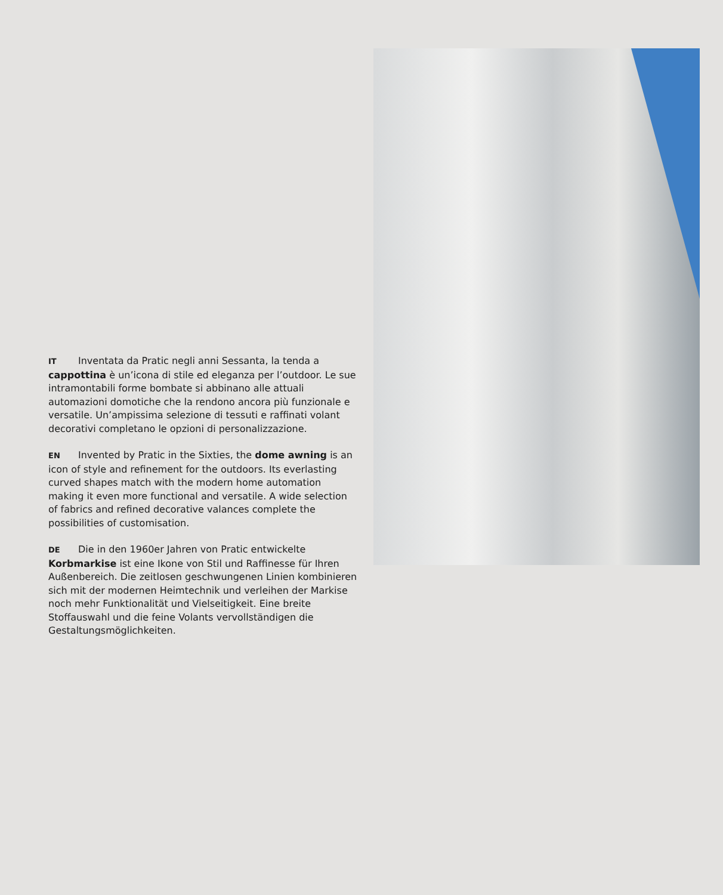IT Inventata da Pratic negli anni Sessanta, la tenda a cappottina è un’icona di stile ed eleganza per l’outdoor. Le sue intramontabili forme bombate si abbinano alle attuali automazioni domotiche che la rendono ancora più funzionale e versatile. Un’ampissima selezione di tessuti e raffinati volant decorativi completano le opzioni di personalizzazione.
EN Invented by Pratic in the Sixties, the dome awning is an icon of style and refinement for the outdoors. Its everlasting curved shapes match with the modern home automation making it even more functional and versatile. A wide selection of fabrics and refined decorative valances complete the possibilities of customisation.
DE Die in den 1960er Jahren von Pratic entwickelte Korbmarkise ist eine Ikone von Stil und Raffinesse für Ihren Außenbereich. Die zeitlosen geschwungenen Linien kombinieren sich mit der modernen Heimtechnik und verleihen der Markise noch mehr Funktionalität und Vielseitigkeit. Eine breite Stoffauswahl und die feine Volants vervollständigen die Gestaltungsmöglichkeiten.